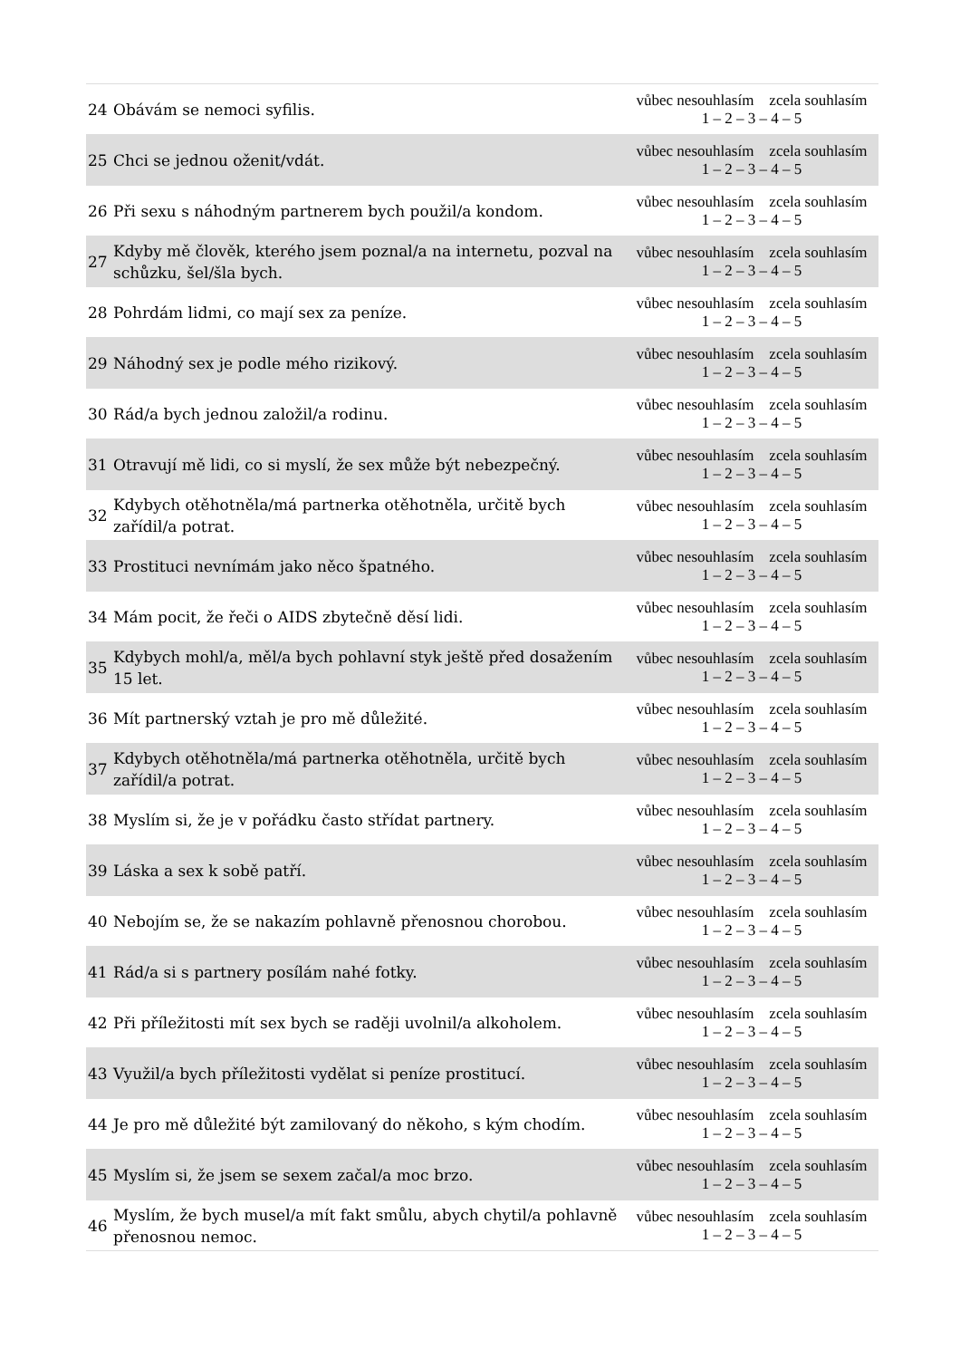| 24 | Obávám se nemoci syfilis. | vůbec nesouhlasím zcela souhlasím 1 – 2 – 3 – 4 – 5 |
| 25 | Chci se jednou oženit/vdát. | vůbec nesouhlasím zcela souhlasím 1 – 2 – 3 – 4 – 5 |
| 26 | Při sexu s náhodným partnerem bych použil/a kondom. | vůbec nesouhlasím zcela souhlasím 1 – 2 – 3 – 4 – 5 |
| 27 | Kdyby mě člověk, kterého jsem poznal/a na internetu, pozval na schůzku, šel/šla bych. | vůbec nesouhlasím zcela souhlasím 1 – 2 – 3 – 4 – 5 |
| 28 | Pohrdám lidmi, co mají sex za peníze. | vůbec nesouhlasím zcela souhlasím 1 – 2 – 3 – 4 – 5 |
| 29 | Náhodný sex je podle mého rizikový. | vůbec nesouhlasím zcela souhlasím 1 – 2 – 3 – 4 – 5 |
| 30 | Rád/a bych jednou založil/a rodinu. | vůbec nesouhlasím zcela souhlasím 1 – 2 – 3 – 4 – 5 |
| 31 | Otravují mě lidi, co si myslí, že sex může být nebezpečný. | vůbec nesouhlasím zcela souhlasím 1 – 2 – 3 – 4 – 5 |
| 32 | Kdybych otěhotněla/má partnerka otěhotněla, určitě bych zařídil/a potrat. | vůbec nesouhlasím zcela souhlasím 1 – 2 – 3 – 4 – 5 |
| 33 | Prostituci nevnímám jako něco špatného. | vůbec nesouhlasím zcela souhlasím 1 – 2 – 3 – 4 – 5 |
| 34 | Mám pocit, že řeči o AIDS zbytečně děsí lidi. | vůbec nesouhlasím zcela souhlasím 1 – 2 – 3 – 4 – 5 |
| 35 | Kdybych mohl/a, měl/a bych pohlavní styk ještě před dosažením 15 let. | vůbec nesouhlasím zcela souhlasím 1 – 2 – 3 – 4 – 5 |
| 36 | Mít partnerský vztah je pro mě důležité. | vůbec nesouhlasím zcela souhlasím 1 – 2 – 3 – 4 – 5 |
| 37 | Kdybych otěhotněla/má partnerka otěhotněla, určitě bych zařídil/a potrat. | vůbec nesouhlasím zcela souhlasím 1 – 2 – 3 – 4 – 5 |
| 38 | Myslím si, že je v pořádku často střídat partnery. | vůbec nesouhlasím zcela souhlasím 1 – 2 – 3 – 4 – 5 |
| 39 | Láska a sex k sobě patří. | vůbec nesouhlasím zcela souhlasím 1 – 2 – 3 – 4 – 5 |
| 40 | Nebojím se, že se nakazím pohlavně přenosnou chorobou. | vůbec nesouhlasím zcela souhlasím 1 – 2 – 3 – 4 – 5 |
| 41 | Rád/a si s partnery posílám nahé fotky. | vůbec nesouhlasím zcela souhlasím 1 – 2 – 3 – 4 – 5 |
| 42 | Při příležitosti mít sex bych se raději uvolnil/a alkoholem. | vůbec nesouhlasím zcela souhlasím 1 – 2 – 3 – 4 – 5 |
| 43 | Využil/a bych příležitosti vydělat si peníze prostitucí. | vůbec nesouhlasím zcela souhlasím 1 – 2 – 3 – 4 – 5 |
| 44 | Je pro mě důležité být zamilovaný do někoho, s kým chodím. | vůbec nesouhlasím zcela souhlasím 1 – 2 – 3 – 4 – 5 |
| 45 | Myslím si, že jsem se sexem začal/a moc brzo. | vůbec nesouhlasím zcela souhlasím 1 – 2 – 3 – 4 – 5 |
| 46 | Myslím, že bych musel/a mít fakt smůlu, abych chytil/a pohlavně přenosnou nemoc. | vůbec nesouhlasím zcela souhlasím 1 – 2 – 3 – 4 – 5 |